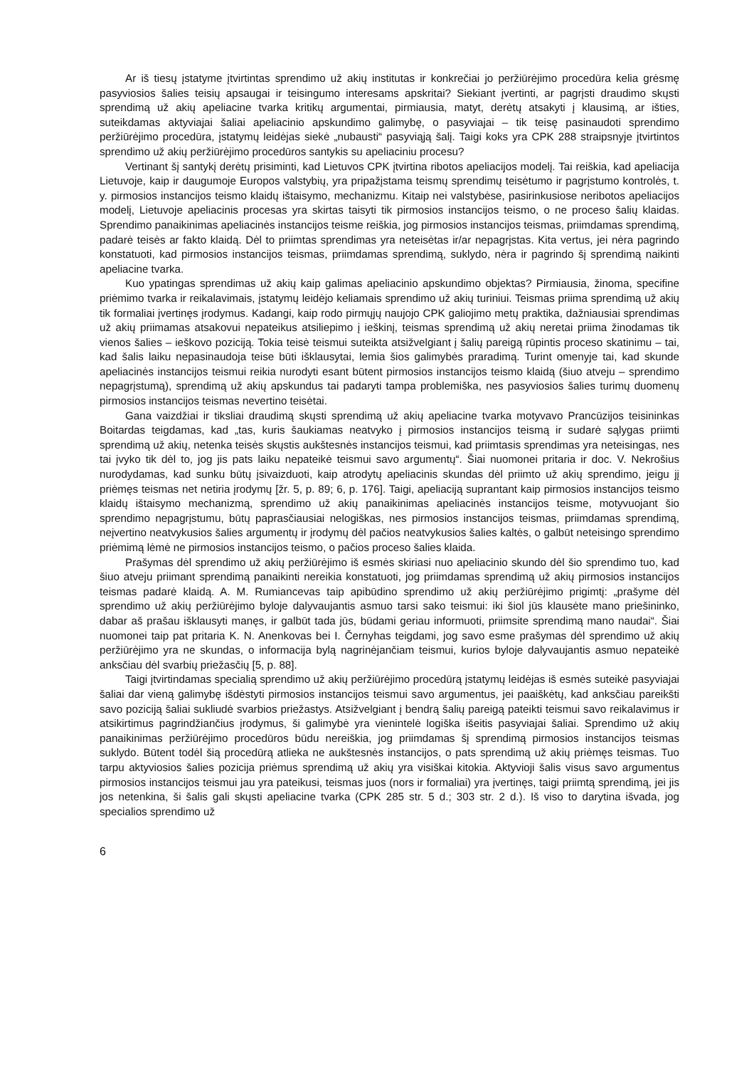Ar iš tiesų įstatyme įtvirtintas sprendimo už akių institutas ir konkrečiai jo peržiūrėjimo procedūra kelia grėsmę pasyviosios šalies teisių apsaugai ir teisingumo interesams apskritai? Siekiant įvertinti, ar pagrįsti draudimo skųsti sprendimą už akių apeliacine tvarka kritikų argumentai, pirmiausia, matyt, derėtų atsakyti į klausimą, ar išties, suteikdamas aktyviajai šaliai apeliacinio apskundimo galimybę, o pasyviajai – tik teisę pasinaudoti sprendimo peržiūrėjimo procedūra, įstatymų leidėjas siekė „nubausti“ pasyviąją šalį. Taigi koks yra CPK 288 straipsnyje įtvirtintos sprendimo už akių peržiūrėjimo procedūros santykis su apeliaciniu procesu?
Vertinant šį santykį derėtų prisiminti, kad Lietuvos CPK įtvirtina ribotos apeliacijos modelį. Tai reiškia, kad apeliacija Lietuvoje, kaip ir daugumoje Europos valstybių, yra pripažįstama teismų sprendimų teisėtumo ir pagrįstumo kontrolės, t. y. pirmosios instancijos teismo klaidų ištaisymo, mechanizmu. Kitaip nei valstybėse, pasirinkusiose neribotos apeliacijos modelį, Lietuvoje apeliacinis procesas yra skirtas taisyti tik pirmosios instancijos teismo, o ne proceso šalių klaidas. Sprendimo panaikinimas apeliacinės instancijos teisme reiškia, jog pirmosios instancijos teismas, priimdamas sprendimą, padarė teisės ar fakto klaidą. Dėl to priimtas sprendimas yra neteisėtas ir/ar nepagrįstas. Kita vertus, jei nėra pagrindo konstatuoti, kad pirmosios instancijos teismas, priimdamas sprendimą, suklydo, nėra ir pagrindo šį sprendimą naikinti apeliacine tvarka.
Kuo ypatingas sprendimas už akių kaip galimas apeliacinio apskundimo objektas? Pirmiausia, žinoma, specifine priėmimo tvarka ir reikalavimais, įstatymų leidėjo keliamais sprendimo už akių turiniui. Teismas priima sprendimą už akių tik formaliai įvertinęs įrodymus. Kadangi, kaip rodo pirmųjų naujojo CPK galiojimo metų praktika, dažniausiai sprendimas už akių priimamas atsakovui nepateikus atsiliepimo į ieškinį, teismas sprendimą už akių neretai priima žinodamas tik vienos šalies – ieškovo poziciją. Tokia teisė teismui suteikta atsižvelgiant į šalių pareigą rūpintis proceso skatinimu – tai, kad šalis laiku nepasinaudoja teise būti išklausytai, lemia šios galimybės praradimą. Turint omenyje tai, kad skunde apeliacinės instancijos teismui reikia nurodyti esant būtent pirmosios instancijos teismo klaidą (šiuo atveju – sprendimo nepagrįstumą), sprendimą už akių apskundus tai padaryti tampa problemiška, nes pasyviosios šalies turimų duomenų pirmosios instancijos teismas nevertino teisėtai.
Gana vaizdžiai ir tiksliai draudimą skųsti sprendimą už akių apeliacine tvarka motyvavo Prancūzijos teisininkas Boitardas teigdamas, kad „tas, kuris šaukiamas neatvyko į pirmosios instancijos teismą ir sudarė sąlygas priimti sprendimą už akių, netenka teisės skųstis aukštesnės instancijos teismui, kad priimtasis sprendimas yra neteisingas, nes tai įvyko tik dėl to, jog jis pats laiku nepateikė teismui savo argumentų“. Šiai nuomonei pritaria ir doc. V. Nekrošius nurodydamas, kad sunku būtų įsivaizduoti, kaip atrodytų apeliacinis skundas dėl priimto už akių sprendimo, jeigu jį priėmęs teismas net netiria įrodymų [žr. 5, p. 89; 6, p. 176]. Taigi, apeliaciją suprantant kaip pirmosios instancijos teismo klaidų ištaisymo mechanizmą, sprendimo už akių panaikinimas apeliacinės instancijos teisme, motyvuojant šio sprendimo nepagrįstumu, būtų paprasčiausiai nelogiškas, nes pirmosios instancijos teismas, priimdamas sprendimą, neįvertino neatvykusios šalies argumentų ir įrodymų dėl pačios neatvykusios šalies kaltės, o galbūt neteisingo sprendimo priėmimą lėmė ne pirmosios instancijos teismo, o pačios proceso šalies klaida.
Prašymas dėl sprendimo už akių peržiūrėjimo iš esmės skiriasi nuo apeliacinio skundo dėl šio sprendimo tuo, kad šiuo atveju priimant sprendimą panaikinti nereikia konstatuoti, jog priimdamas sprendimą už akių pirmosios instancijos teismas padarė klaidą. A. M. Rumiancevas taip apibūdino sprendimo už akių peržiūrėjimo prigimtį: „prašyme dėl sprendimo už akių peržiūrėjimo byloje dalyvaujantis asmuo tarsi sako teismui: iki šiol jūs klausėte mano priešininko, dabar aš prašau išklausyti manęs, ir galbūt tada jūs, būdami geriau informuoti, priimsite sprendimą mano naudai“. Šiai nuomonei taip pat pritaria K. N. Anenkovas bei I. Černyhas teigdami, jog savo esme prašymas dėl sprendimo už akių peržiūrėjimo yra ne skundas, o informacija bylą nagrinėjančiam teismui, kurios byloje dalyvaujantis asmuo nepateikė anksčiau dėl svarbių priežasčių [5, p. 88].
Taigi įtvirtindamas specialią sprendimo už akių peržiūrėjimo procedūrą įstatymų leidėjas iš esmės suteikė pasyviajai šaliai dar vieną galimybę išdėstyti pirmosios instancijos teismui savo argumentus, jei paaiškėtų, kad anksčiau pareikšti savo poziciją šaliai sukliudė svarbios priežastys. Atsižvelgiant į bendrą šalių pareigą pateikti teismui savo reikalavimus ir atsikirtimus pagrindžiančius įrodymus, ši galimybė yra vienintelė logiška išeitis pasyviajai šaliai. Sprendimo už akių panaikinimas peržiūrėjimo procedūros būdu nereiškia, jog priimdamas šį sprendimą pirmosios instancijos teismas suklydo. Būtent todėl šią procedūrą atlieka ne aukštesnės instancijos, o pats sprendimą už akių priėmęs teismas. Tuo tarpu aktyviosios šalies pozicija priėmus sprendimą už akių yra visiškai kitokia. Aktyvioji šalis visus savo argumentus pirmosios instancijos teismui jau yra pateikusi, teismas juos (nors ir formaliai) yra įvertinęs, taigi priimtą sprendimą, jei jis jos netenkina, ši šalis gali skųsti apeliacine tvarka (CPK 285 str. 5 d.; 303 str. 2 d.). Iš viso to darytina išvada, jog specialios sprendimo už
6